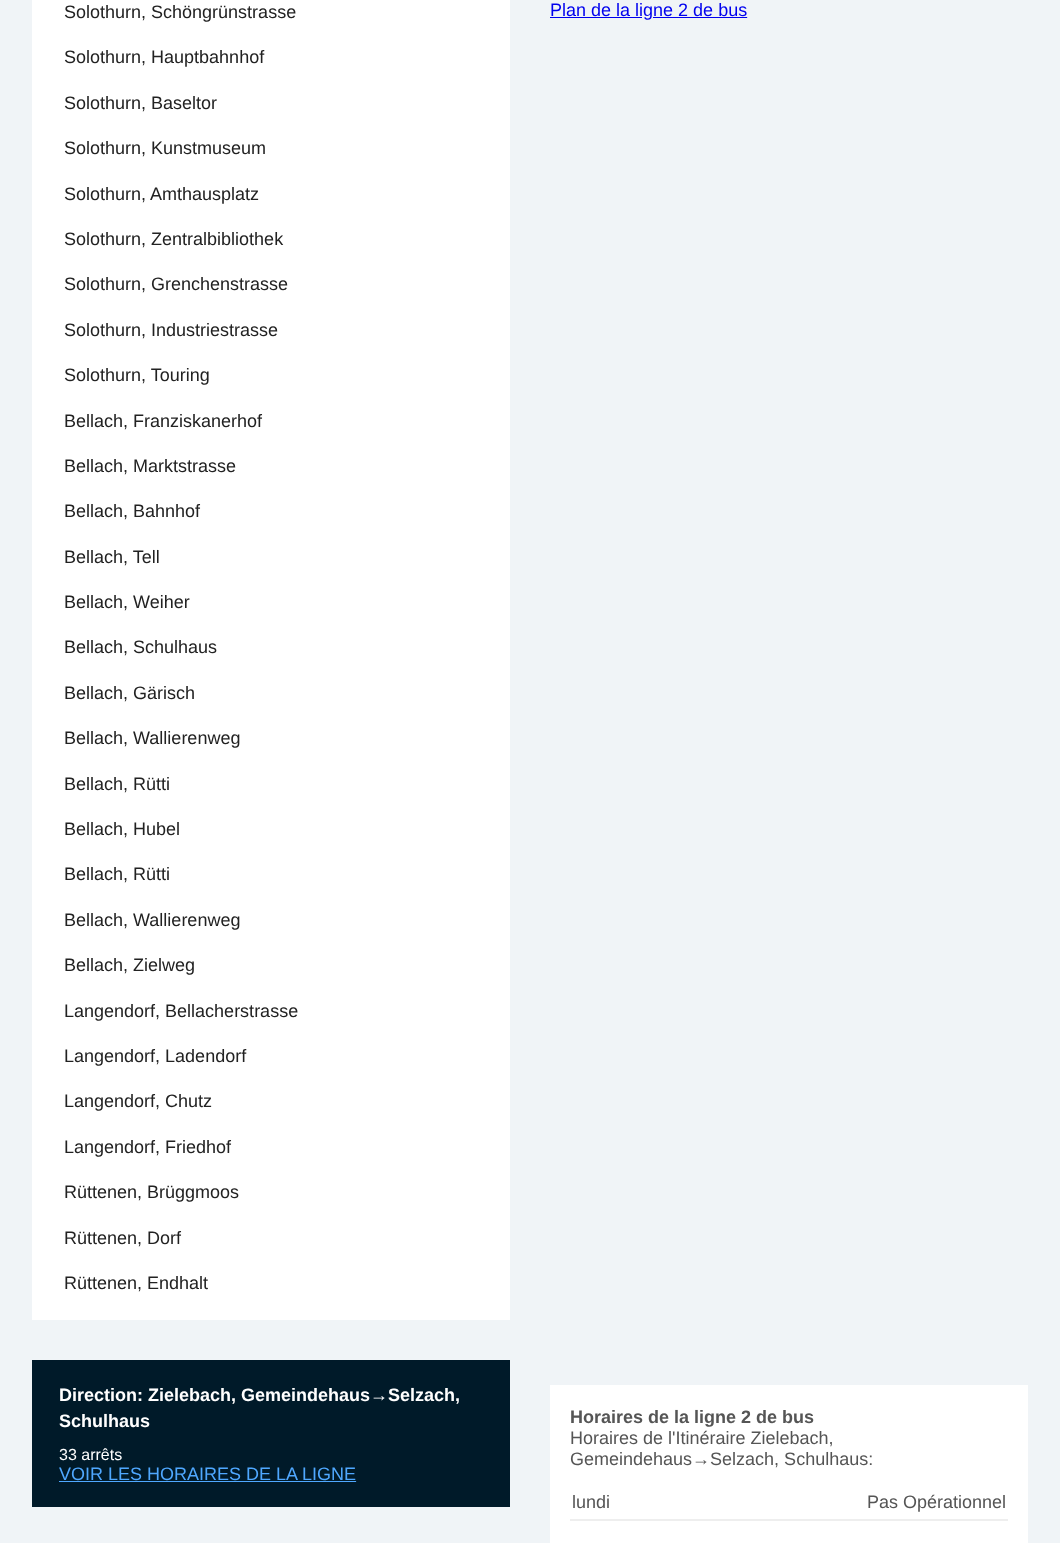Solothurn, Schöngrünstrasse
Solothurn, Hauptbahnhof
Solothurn, Baseltor
Solothurn, Kunstmuseum
Solothurn, Amthausplatz
Solothurn, Zentralbibliothek
Solothurn, Grenchenstrasse
Solothurn, Industriestrasse
Solothurn, Touring
Bellach, Franziskanerhof
Bellach, Marktstrasse
Bellach, Bahnhof
Bellach, Tell
Bellach, Weiher
Bellach, Schulhaus
Bellach, Gärisch
Bellach, Wallierenweg
Bellach, Rütti
Bellach, Hubel
Bellach, Rütti
Bellach, Wallierenweg
Bellach, Zielweg
Langendorf, Bellacherstrasse
Langendorf, Ladendorf
Langendorf, Chutz
Langendorf, Friedhof
Rüttenen, Brüggmoos
Rüttenen, Dorf
Rüttenen, Endhalt
Direction: Zielebach, Gemeindehaus→Selzach, Schulhaus
33 arrêts
VOIR LES HORAIRES DE LA LIGNE
Plan de la ligne 2 de bus
Horaires de la ligne 2 de bus
Horaires de l'Itinéraire Zielebach, Gemeindehaus→Selzach, Schulhaus:
| lundi | Pas Opérationnel |